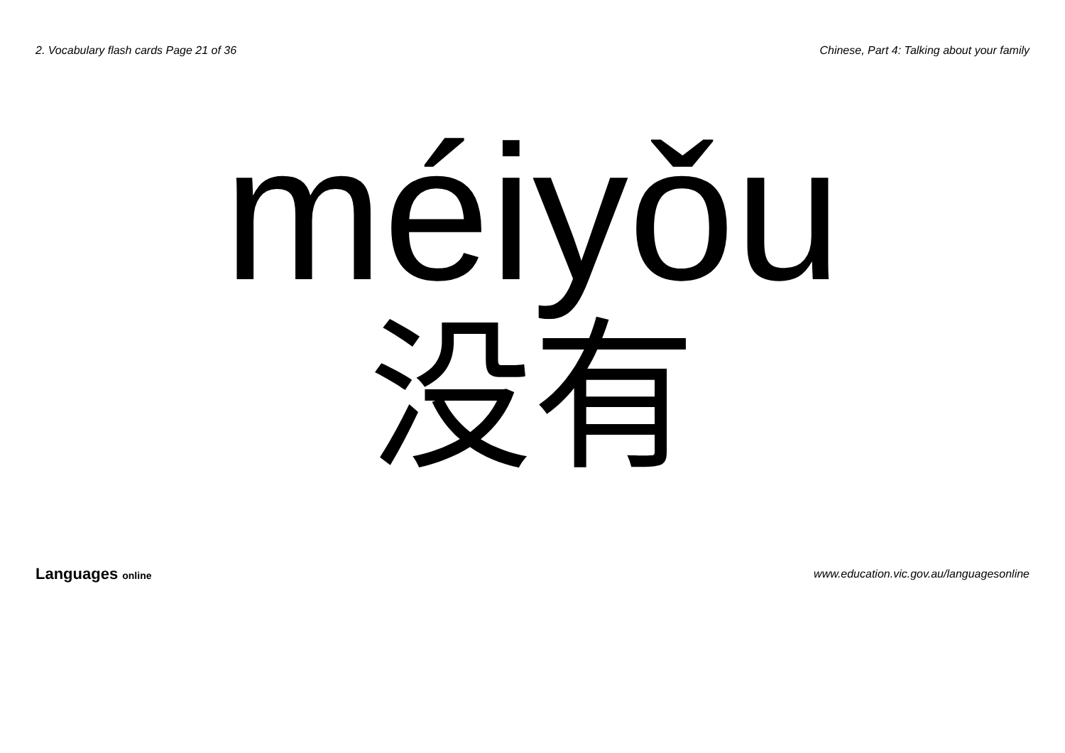2. Vocabulary flash cards Page 21 of 36
Chinese, Part 4: Talking about your family
méiyǒu
没有
Languages online
www.education.vic.gov.au/languagesonline